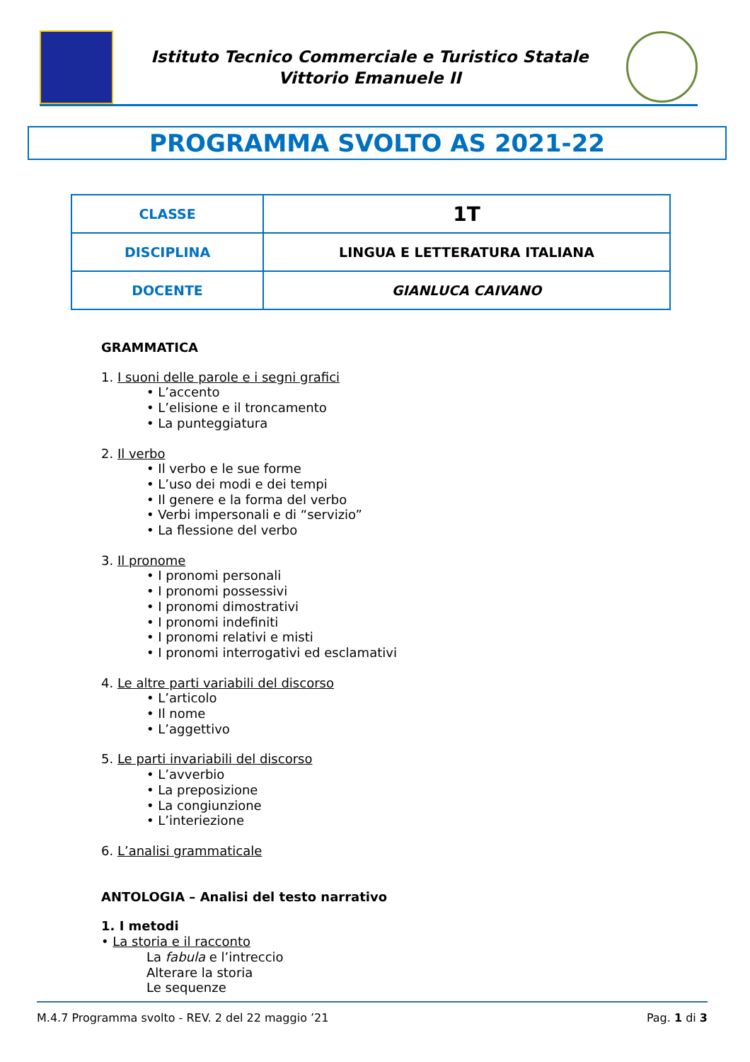Istituto Tecnico Commerciale e Turistico Statale
Vittorio Emanuele II
PROGRAMMA SVOLTO AS 2021-22
| CLASSE | 1T |
| DISCIPLINA | LINGUA E LETTERATURA ITALIANA |
| DOCENTE | GIANLUCA CAIVANO |
GRAMMATICA
1. I suoni delle parole e i segni grafici
• L’accento
• L’elisione e il troncamento
• La punteggiatura
2. Il verbo
• Il verbo e le sue forme
• L’uso dei modi e dei tempi
• Il genere e la forma del verbo
• Verbi impersonali e di “servizio”
• La flessione del verbo
3. Il pronome
• I pronomi personali
• I pronomi possessivi
• I pronomi dimostrativi
• I pronomi indefiniti
• I pronomi relativi e misti
• I pronomi interrogativi ed esclamativi
4. Le altre parti variabili del discorso
• L’articolo
• Il nome
• L’aggettivo
5. Le parti invariabili del discorso
• L’avverbio
• La preposizione
• La congiunzione
• L’interiezione
6. L’analisi grammaticale
ANTOLOGIA – Analisi del testo narrativo
1. I metodi
• La storia e il racconto
La fabula e l’intreccio
Alterare la storia
Le sequenze
M.4.7 Programma svolto - REV. 2 del 22 maggio ’21 Pag. 1 di 3